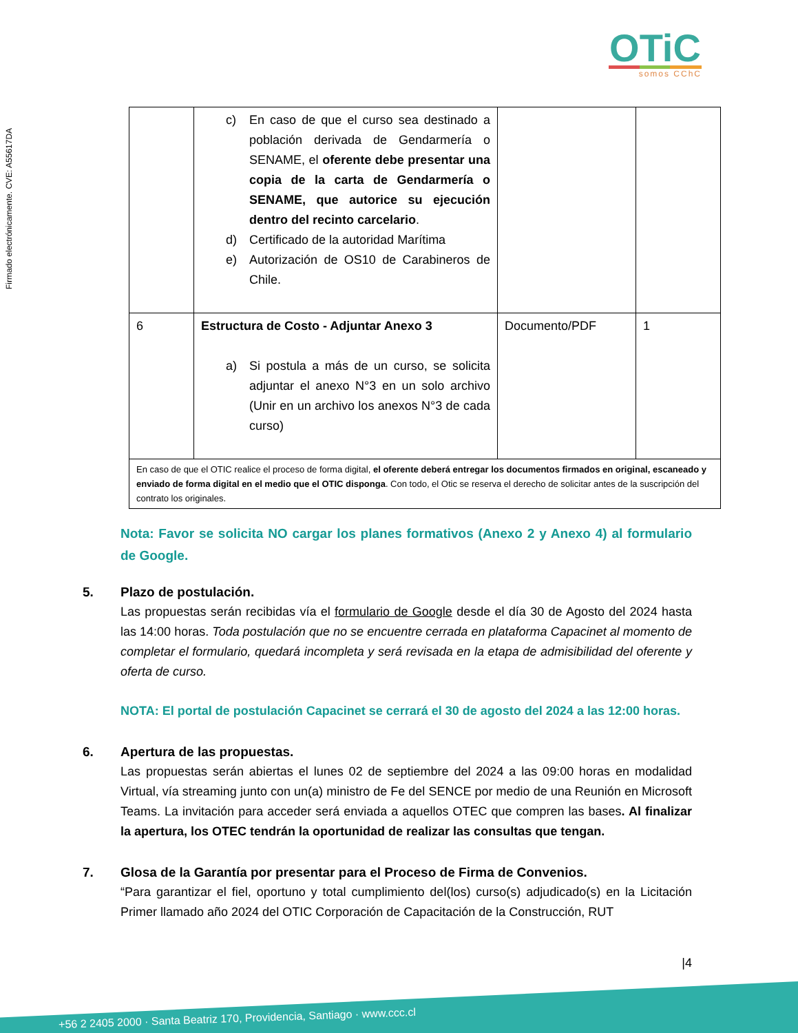Firmado electrónicamente. CVE: A55617DA
OTiC
somos CChC
| | c) En caso de que el curso sea destinado a población derivada de Gendarmería o SENAME, el oferente debe presentar una copia de la carta de Gendarmería o SENAME, que autorice su ejecución dentro del recinto carcelario . d) Certificado de la autoridad Marítima e) Autorización de OS10 de Carabineros de Chile. | | |
| 6 | Estructura de Costo - Adjuntar Anexo 3 a) Si postula a más de un curso, se solicita adjuntar el anexo N°3 en un solo archivo (Unir en un archivo los anexos N°3 de cada curso) | Documento/PDF | 1 |
| En caso de que el OTIC realice el proceso de forma digital, el oferente deberá entregar los documentos firmados en original, escaneado y enviado de forma digital en el medio que el OTIC disponga . Con todo, el Otic se reserva el derecho de solicitar antes de la suscripción del contrato los originales. | | | |
Nota: Favor se solicita NO cargar los planes formativos (Anexo 2 y Anexo 4) al formulario de Google.
5. Plazo de postulación.
Las propuestas serán recibidas vía el formulario de Google desde el día 30 de Agosto del 2024 hasta las 14:00 horas. Toda postulación que no se encuentre cerrada en plataforma Capacinet al momento de completar el formulario, quedará incompleta y será revisada en la etapa de admisibilidad del oferente y oferta de curso.
NOTA: El portal de postulación Capacinet se cerrará el 30 de agosto del 2024 a las 12:00 horas.
6. Apertura de las propuestas.
Las propuestas serán abiertas el lunes 02 de septiembre del 2024 a las 09:00 horas en modalidad Virtual, vía streaming junto con un(a) ministro de Fe del SENCE por medio de una Reunión en Microsoft Teams. La invitación para acceder será enviada a aquellos OTEC que compren las bases. Al finalizar la apertura, los OTEC tendrán la oportunidad de realizar las consultas que tengan.
7. Glosa de la Garantía por presentar para el Proceso de Firma de Convenios.
“Para garantizar el fiel, oportuno y total cumplimiento del(los) curso(s) adjudicado(s) en la Licitación Primer llamado año 2024 del OTIC Corporación de Capacitación de la Construcción, RUT
|4
+56 2 2405 2000 · Santa Beatriz 170, Providencia, Santiago · www.ccc.cl